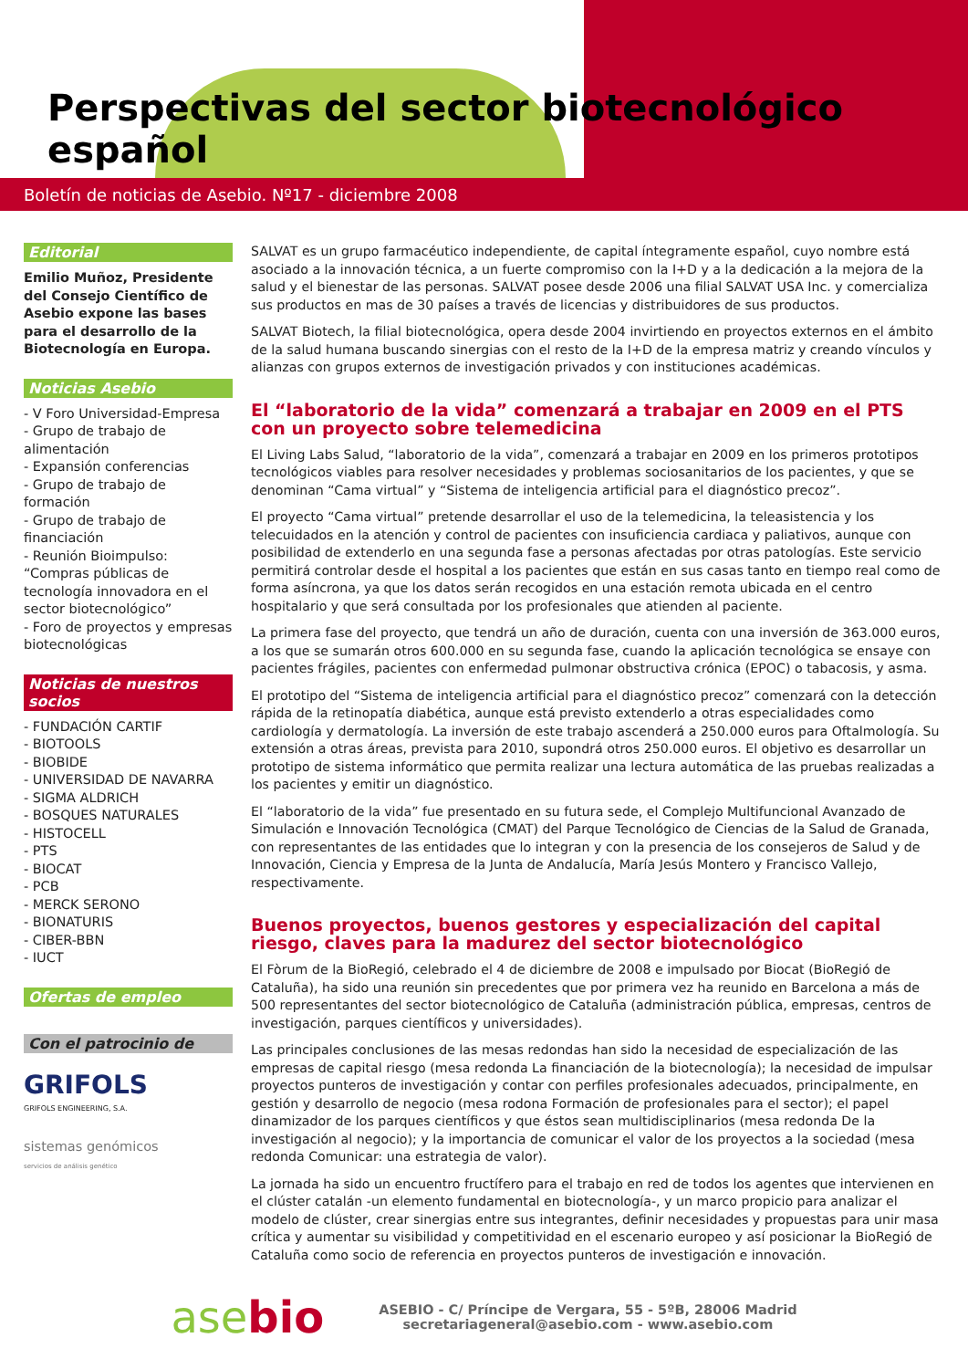Perspectivas del sector biotecnológico español
Boletín de noticias de Asebio. Nº17 - diciembre 2008
Editorial
Emilio Muñoz, Presidente del Consejo Científico de Asebio expone las bases para el desarrollo de la Biotecnología en Europa.
Noticias Asebio
- V Foro Universidad-Empresa
- Grupo de trabajo de alimentación
- Expansión conferencias
- Grupo de trabajo de formación
- Grupo de trabajo de financiación
- Reunión Bioimpulso: “Compras públicas de tecnología innovadora en el sector biotecnológico”
- Foro de proyectos y empresas biotecnológicas
Noticias de nuestros socios
- FUNDACIÓN CARTIF
- BIOTOOLS
- BIOBIDE
- UNIVERSIDAD DE NAVARRA
- SIGMA ALDRICH
- BOSQUES NATURALES
- HISTOCELL
- PTS
- BIOCAT
- PCB
- MERCK SERONO
- BIONATURIS
- CIBER-BBN
- IUCT
Ofertas de empleo
Con el patrocinio de
GRIFOLS
GRIFOLS ENGINEERING, S.A.
sistemas genómicos
servicios de análisis genético
SALVAT es un grupo farmacéutico independiente, de capital íntegramente español, cuyo nombre está asociado a la innovación técnica, a un fuerte compromiso con la I+D y a la dedicación a la mejora de la salud y el bienestar de las personas. SALVAT posee desde 2006 una filial SALVAT USA Inc. y comercializa sus productos en mas de 30 países a través de licencias y distribuidores de sus productos.
SALVAT Biotech, la filial biotecnológica, opera desde 2004 invirtiendo en proyectos externos en el ámbito de la salud humana buscando sinergias con el resto de la I+D de la empresa matriz y creando vínculos y alianzas con grupos externos de investigación privados y con instituciones académicas.
El “laboratorio de la vida” comenzará a trabajar en 2009 en el PTS con un proyecto sobre telemedicina
El Living Labs Salud, “laboratorio de la vida”, comenzará a trabajar en 2009 en los primeros prototipos tecnológicos viables para resolver necesidades y problemas sociosanitarios de los pacientes, y que se denominan “Cama virtual” y “Sistema de inteligencia artificial para el diagnóstico precoz”.
El proyecto “Cama virtual” pretende desarrollar el uso de la telemedicina, la teleasistencia y los telecuidados en la atención y control de pacientes con insuficiencia cardiaca y paliativos, aunque con posibilidad de extenderlo en una segunda fase a personas afectadas por otras patologías. Este servicio permitirá controlar desde el hospital a los pacientes que están en sus casas tanto en tiempo real como de forma asíncrona, ya que los datos serán recogidos en una estación remota ubicada en el centro hospitalario y que será consultada por los profesionales que atienden al paciente.
La primera fase del proyecto, que tendrá un año de duración, cuenta con una inversión de 363.000 euros, a los que se sumarán otros 600.000 en su segunda fase, cuando la aplicación tecnológica se ensaye con pacientes frágiles, pacientes con enfermedad pulmonar obstructiva crónica (EPOC) o tabacosis, y asma.
El prototipo del “Sistema de inteligencia artificial para el diagnóstico precoz” comenzará con la detección rápida de la retinopatía diabética, aunque está previsto extenderlo a otras especialidades como cardiología y dermatología. La inversión de este trabajo ascenderá a 250.000 euros para Oftalmología. Su extensión a otras áreas, prevista para 2010, supondrá otros 250.000 euros. El objetivo es desarrollar un prototipo de sistema informático que permita realizar una lectura automática de las pruebas realizadas a los pacientes y emitir un diagnóstico.
El “laboratorio de la vida” fue presentado en su futura sede, el Complejo Multifuncional Avanzado de Simulación e Innovación Tecnológica (CMAT) del Parque Tecnológico de Ciencias de la Salud de Granada, con representantes de las entidades que lo integran y con la presencia de los consejeros de Salud y de Innovación, Ciencia y Empresa de la Junta de Andalucía, María Jesús Montero y Francisco Vallejo, respectivamente.
Buenos proyectos, buenos gestores y especialización del capital riesgo, claves para la madurez del sector biotecnológico
El Fòrum de la BioRegió, celebrado el 4 de diciembre de 2008 e impulsado por Biocat (BioRegió de Cataluña), ha sido una reunión sin precedentes que por primera vez ha reunido en Barcelona a más de 500 representantes del sector biotecnológico de Cataluña (administración pública, empresas, centros de investigación, parques científicos y universidades).
Las principales conclusiones de las mesas redondas han sido la necesidad de especialización de las empresas de capital riesgo (mesa redonda La financiación de la biotecnología); la necesidad de impulsar proyectos punteros de investigación y contar con perfiles profesionales adecuados, principalmente, en gestión y desarrollo de negocio (mesa rodona Formación de profesionales para el sector); el papel dinamizador de los parques científicos y que éstos sean multidisciplinarios (mesa redonda De la investigación al negocio); y la importancia de comunicar el valor de los proyectos a la sociedad (mesa redonda Comunicar: una estrategia de valor).
La jornada ha sido un encuentro fructífero para el trabajo en red de todos los agentes que intervienen en el clúster catalán -un elemento fundamental en biotecnología-, y un marco propicio para analizar el modelo de clúster, crear sinergias entre sus integrantes, definir necesidades y propuestas para unir masa crítica y aumentar su visibilidad y competitividad en el escenario europeo y así posicionar la BioRegió de Cataluña como socio de referencia en proyectos punteros de investigación e innovación.
asebio
ASEBIO - C/ Príncipe de Vergara, 55 - 5ºB, 28006 Madrid
secretariageneral@asebio.com - www.asebio.com